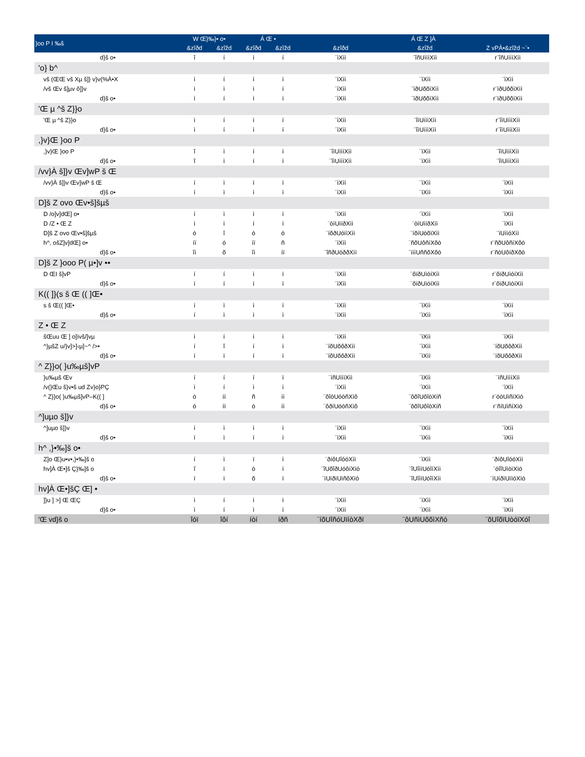| }oo P I ‰š | W Œ}‰}• o• | | Á Œ • | | Á Œ Z ]À | | |
| --- | --- | --- | --- | --- | --- | --- | --- |
| | &zîðd | &zîžd | &zîðd | &zîžd | &zîðd | &zîžd | Z vPÀ•&zîžd ~¨• |
| d}š o• | î | í | ì | í | ¨ìXìì | ¨îñUìììXìì | r¨îñUìììXìì |
| 'o} b^ | | | | | | | |
| vš (ŒŒ vš Xµ š]} v}v(%À•X | ì | í | ì | ì | ¨ìXìì | ¨ìXìì | ¨ìXìì |
| /vš Œv š]µv ô]}v | ì | ì | ì | í | ¨ìXìì | ¨ïðUõõìXìì | r¨ïðUõõìXìì |
| d}š o• | ì | í | ì | í | ¨ìXìì | ¨ïðUõõìXìì | r¨ïðUõõìXìì |
| 'Œ µ ^š Z}}o | | | | | | | |
| 'Œ µ ^š Z}}o | ì | í | ì | í | ¨ìXìì | ¨îìUìììXìì | r¨îìUìììXìì |
| d}š o• | ì | í | ì | í | ¨ìXìì | ¨îìUìììXìì | r¨îìUìììXìì |
| ,}v}Œ }oo P | | | | | | | |
| ,}v}Œ }oo P | î | ì | í | ì | ¨îìUìììXìì | ¨ìXìì | ¨îìUìììXìì |
| d}š o• | î | ì | í | ì | ¨îìUìììXìì | ¨ìXìì | ¨îìUìììXìì |
| /vv}À š]}v Œv]wP š Œ | | | | | | | |
| /vv}À š]}v Œv]wP š Œ | í | ì | ì | ì | ¨ìXìì | ¨ìXìì | ¨ìXìì |
| d}š o• | í | ì | ì | ì | ¨ìXìì | ¨ìXìì | ¨ìXìì |
| D]š Z ovo Œv•š]šµš | | | | | | | |
| D /o]v]dŒ] o• | í | ì | ì | ì | ¨ìXìì | ¨ìXìì | ¨ìXìì |
| D /Z • Œ Z | ì | ì | í | í | ¨òìUìíðXìì | ¨òìUìíðXìì | ¨ìXìì |
| D]š Z ovo Œv•š]šµš | ò | î | ò | ó | ¨íõðUóïìXìì | ¨íõíUòõïXìì | ¨ïUììóXìì |
| h^, ošZ]v]dŒ] o• | íï | ó | íï | ñ | ¨ìXìì | ¨ñõUôñíXõò | r¨ñõUôñíXõò |
| d}š o• | îì | õ | îì | íï | ¨îñðUóððXìì | ¨ïííUññõXõò | r¨ñòUôíðXõò |
| D]š Z }ooo P( µ•]v •• | | | | | | | |
| D ŒI š]vP | í | í | ì | ï | ¨ìXìì | ¨ôïðUìóíXìì | r¨ôïðUìóíXìì |
| d}š o• | í | í | ì | ï | ¨ìXìì | ¨ôïðUìóíXìì | r¨ôïðUìóíXìì |
| K(( ]}(s š Œ (( ]Œ• | | | | | | | |
| s š Œ(( ]Œ• | í | ì | ì | ì | ¨ìXìì | ¨ìXìì | ¨ìXìì |
| d}š o• | í | ì | ì | ì | ¨ìXìì | ¨ìXìì | ¨ìXìì |
| Z • Œ Z | | | | | | | |
| šŒuu Œ ] o]ìvš/]vµ | ì | í | ì | ì | ¨ìXìì | ¨ìXìì | ¨ìXìì |
| ^}µšZ u/}v]>]‹µ]~^ />• | í | î | í | ì | ¨íõUõôðXìì | ¨ìXìì | ¨íõUõôðXìì |
| d}š o• | í | ï | í | ì | ¨íõUõôðXìì | ¨ìXìì | ¨íõUõôðXìì |
| ^ Z}}o( }u‰µš]vP | | | | | | | |
| }u‰µš Œv | í | í | í | ì | ¨íñUìììXìì | ¨ìXìì | ¨íñUìììXìì |
| /v(}Œu š}v•š ud Zv}o}PÇ | ì | í | ì | ì | ¨ìXìì | ¨ìXìì | ¨ìXìì |
| ^ Z}}o( }u‰µš]vP–K(( ] | ò | íí | ñ | íì | ¨ôîòUóóñXìô | ¨ôõîUôîòXíñ | r¨òòUìñíXìó |
| d}š o• | ó | íï | ò | íì | ¨ôðíUóóñXìô | ¨ôõîUôîòXíñ | r¨ñíUìñíXìó |
| ^]uµo š]}v | | | | | | | |
| ^]uµo š]}v | í | ì | ì | ì | ¨ìXìì | ¨ìXìì | ¨ìXìì |
| d}š o• | í | ì | ì | ì | ¨ìXìì | ¨ìXìì | ¨ìXìì |
| h^ ,}•‰]š o• | | | | | | | |
| Z]o Œ}u•v•,}•‰]š o | í | ì | ï | ì | ¨ðíôUîóóXìì | ¨ìXìì | ¨ðíôUîóóXìì |
| hv]À Œ•]š Ç}‰]š o | î | ï | ò | ï | ¨îUõîðUóôíXïó | ¨îUîììUóîíXìì | ¨óîîUìòìXïó |
| d}š o• | ï | ï | õ | ï | ¨ïUïðïUìñôXïó | ¨îUîììUóîíXìì | ¨íUíðìUïïóXïó |
| hv]À Œ•]šÇ Œ] • | | | | | | | |
| ]}u ] >] Œ ŒÇ | ì | í | ì | ì | ¨ìXìì | ¨ìXìì | ¨ìXìì |
| d}š o• | ì | í | ì | ì | ¨ìXìì | ¨ìXìì | ¨ìXìì |
| 'Œ vd}š o | îóï | îôí | íòí | íðñ | ¨íõUîñóUïíòXðï | ¨ôUñìUõõìXñó | ¨õUîõïUòóïXóî |